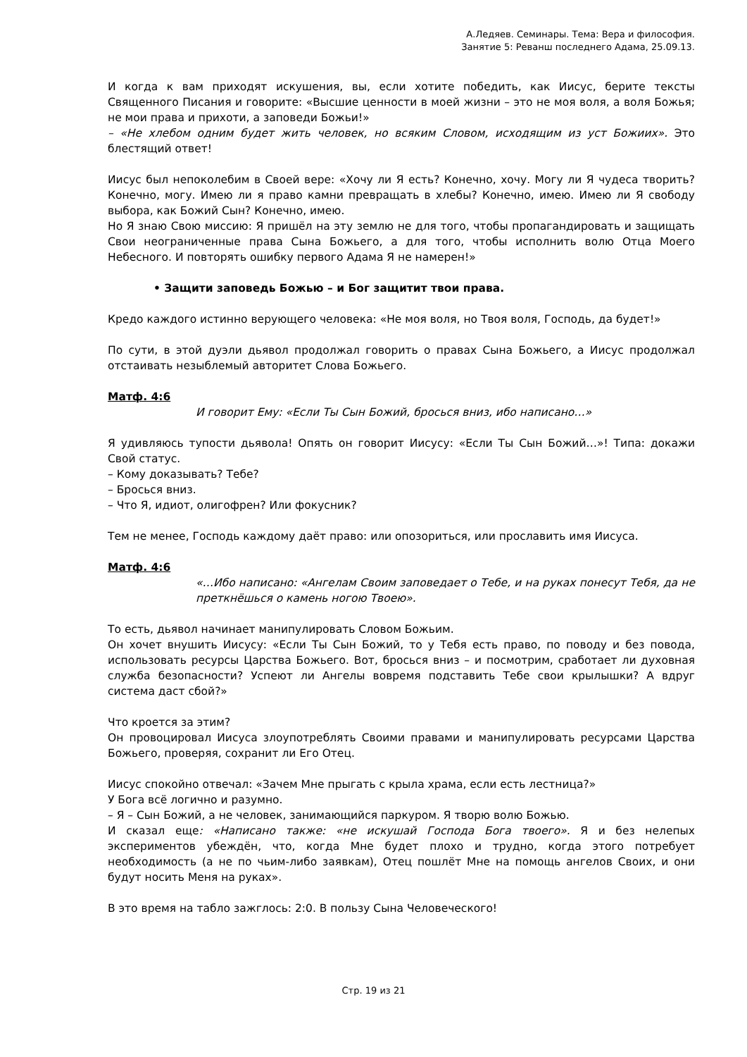А.Ледяев. Семинары. Тема: Вера и философия.
Занятие 5: Реванш последнего Адама, 25.09.13.
И когда к вам приходят искушения, вы, если хотите победить, как Иисус, берите тексты Священного Писания и говорите: «Высшие ценности в моей жизни – это не моя воля, а воля Божья; не мои права и прихоти, а заповеди Божьи!»
– «Не хлебом одним будет жить человек, но всяким Словом, исходящим из уст Божиих». Это блестящий ответ!
Иисус был непоколебим в Своей вере: «Хочу ли Я есть? Конечно, хочу. Могу ли Я чудеса творить? Конечно, могу. Имею ли я право камни превращать в хлебы? Конечно, имею. Имею ли Я свободу выбора, как Божий Сын? Конечно, имею.
Но Я знаю Свою миссию: Я пришёл на эту землю не для того, чтобы пропагандировать и защищать Свои неограниченные права Сына Божьего, а для того, чтобы исполнить волю Отца Моего Небесного. И повторять ошибку первого Адама Я не намерен!»
• Защити заповедь Божью – и Бог защитит твои права.
Кредо каждого истинно верующего человека: «Не моя воля, но Твоя воля, Господь, да будет!»
По сути, в этой дуэли дьявол продолжал говорить о правах Сына Божьего, а Иисус продолжал отстаивать незыблемый авторитет Слова Божьего.
Матф. 4:6
И говорит Ему: «Если Ты Сын Божий, бросься вниз, ибо написано…»
Я удивляюсь тупости дьявола! Опять он говорит Иисусу: «Если Ты Сын Божий…»! Типа: докажи Свой статус.
– Кому доказывать? Тебе?
– Бросься вниз.
– Что Я, идиот, олигофрен? Или фокусник?
Тем не менее, Господь каждому даёт право: или опозориться, или прославить имя Иисуса.
Матф. 4:6
«…Ибо написано: «Ангелам Своим заповедает о Тебе, и на руках понесут Тебя, да не преткнёшься о камень ногою Твоею».
То есть, дьявол начинает манипулировать Словом Божьим.
Он хочет внушить Иисусу: «Если Ты Сын Божий, то у Тебя есть право, по поводу и без повода, использовать ресурсы Царства Божьего. Вот, бросься вниз – и посмотрим, сработает ли духовная служба безопасности? Успеют ли Ангелы вовремя подставить Тебе свои крылышки? А вдруг система даст сбой?»
Что кроется за этим?
Он провоцировал Иисуса злоупотреблять Своими правами и манипулировать ресурсами Царства Божьего, проверяя, сохранит ли Его Отец.
Иисус спокойно отвечал: «Зачем Мне прыгать с крыла храма, если есть лестница?»
У Бога всё логично и разумно.
– Я – Сын Божий, а не человек, занимающийся паркуром. Я творю волю Божью.
И сказал еще: «Написано также: «не искушай Господа Бога твоего». Я и без нелепых экспериментов убеждён, что, когда Мне будет плохо и трудно, когда этого потребует необходимость (а не по чьим-либо заявкам), Отец пошлёт Мне на помощь ангелов Своих, и они будут носить Меня на руках».
В это время на табло зажглось: 2:0. В пользу Сына Человеческого!
Стр. 19 из 21